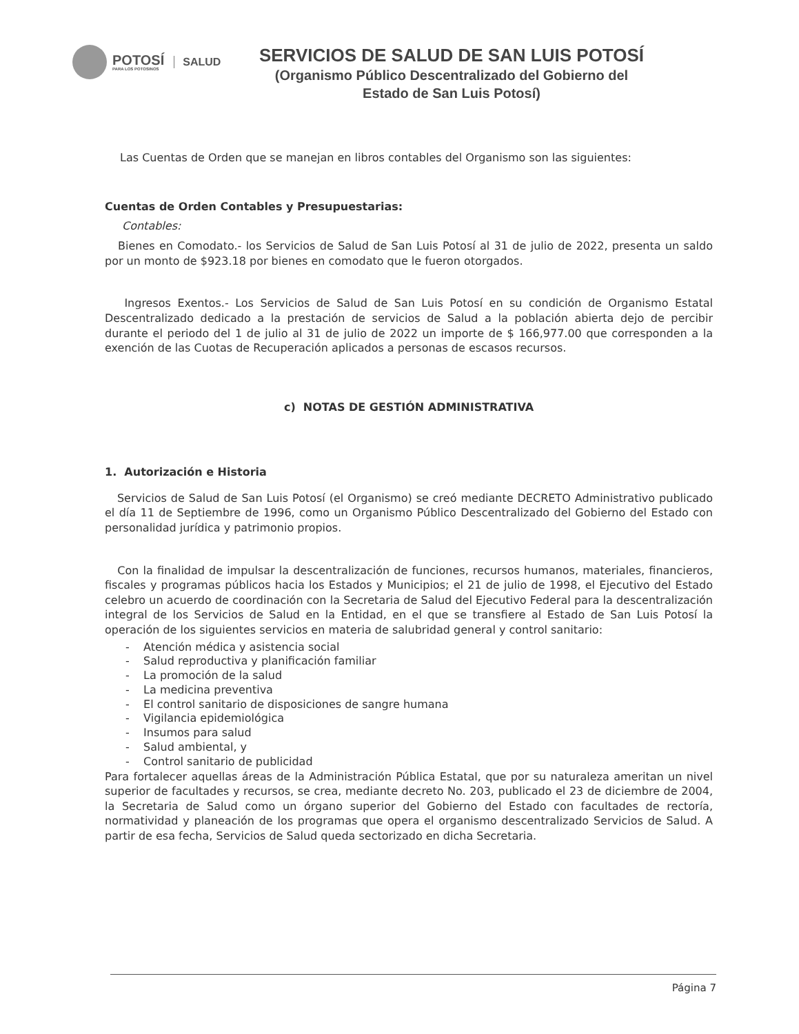POTOSÍ
PARA LOS POTOSINOS
SALUD
SERVICIOS DE SALUD DE SAN LUIS POTOSÍ
(Organismo Público Descentralizado del Gobierno del
Estado de San Luis Potosí)
Las Cuentas de Orden que se manejan en libros contables del Organismo son las siguientes:
Cuentas de Orden Contables y Presupuestarias:
Contables:
Bienes en Comodato.- los Servicios de Salud de San Luis Potosí al 31 de julio de 2022, presenta un saldo por un monto de $923.18 por bienes en comodato que le fueron otorgados.
Ingresos Exentos.- Los Servicios de Salud de San Luis Potosí en su condición de Organismo Estatal Descentralizado dedicado a la prestación de servicios de Salud a la población abierta dejo de percibir durante el periodo del 1 de julio al 31 de julio de 2022 un importe de $ 166,977.00 que corresponden a la exención de las Cuotas de Recuperación aplicados a personas de escasos recursos.
c) NOTAS DE GESTIÓN ADMINISTRATIVA
1. Autorización e Historia
Servicios de Salud de San Luis Potosí (el Organismo) se creó mediante DECRETO Administrativo publicado el día 11 de Septiembre de 1996, como un Organismo Público Descentralizado del Gobierno del Estado con personalidad jurídica y patrimonio propios.
Con la finalidad de impulsar la descentralización de funciones, recursos humanos, materiales, financieros, fiscales y programas públicos hacia los Estados y Municipios; el 21 de julio de 1998, el Ejecutivo del Estado celebro un acuerdo de coordinación con la Secretaria de Salud del Ejecutivo Federal para la descentralización integral de los Servicios de Salud en la Entidad, en el que se transfiere al Estado de San Luis Potosí la operación de los siguientes servicios en materia de salubridad general y control sanitario:
- Atención médica y asistencia social
- Salud reproductiva y planificación familiar
- La promoción de la salud
- La medicina preventiva
- El control sanitario de disposiciones de sangre humana
- Vigilancia epidemiológica
- Insumos para salud
- Salud ambiental, y
- Control sanitario de publicidad
Para fortalecer aquellas áreas de la Administración Pública Estatal, que por su naturaleza ameritan un nivel superior de facultades y recursos, se crea, mediante decreto No. 203, publicado el 23 de diciembre de 2004, la Secretaria de Salud como un órgano superior del Gobierno del Estado con facultades de rectoría, normatividad y planeación de los programas que opera el organismo descentralizado Servicios de Salud. A partir de esa fecha, Servicios de Salud queda sectorizado en dicha Secretaria.
Página 7